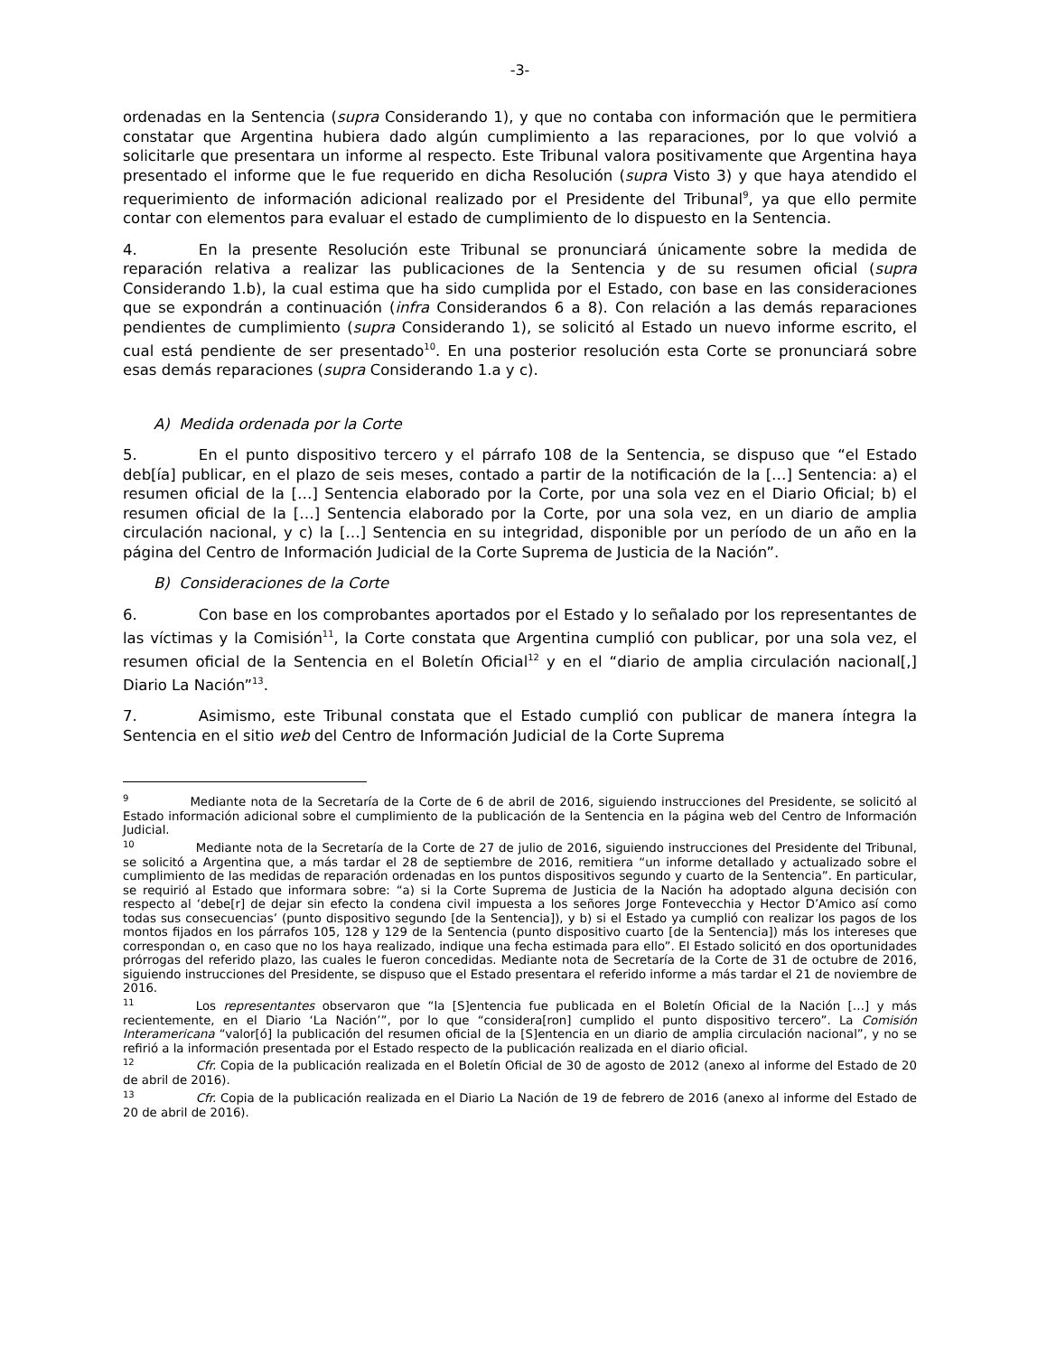-3-
ordenadas en la Sentencia (supra Considerando 1), y que no contaba con información que le permitiera constatar que Argentina hubiera dado algún cumplimiento a las reparaciones, por lo que volvió a solicitarle que presentara un informe al respecto. Este Tribunal valora positivamente que Argentina haya presentado el informe que le fue requerido en dicha Resolución (supra Visto 3) y que haya atendido el requerimiento de información adicional realizado por el Presidente del Tribunal<sup>9</sup>, ya que ello permite contar con elementos para evaluar el estado de cumplimiento de lo dispuesto en la Sentencia.
4. En la presente Resolución este Tribunal se pronunciará únicamente sobre la medida de reparación relativa a realizar las publicaciones de la Sentencia y de su resumen oficial (supra Considerando 1.b), la cual estima que ha sido cumplida por el Estado, con base en las consideraciones que se expondrán a continuación (infra Considerandos 6 a 8). Con relación a las demás reparaciones pendientes de cumplimiento (supra Considerando 1), se solicitó al Estado un nuevo informe escrito, el cual está pendiente de ser presentado<sup>10</sup>. En una posterior resolución esta Corte se pronunciará sobre esas demás reparaciones (supra Considerando 1.a y c).
A) Medida ordenada por la Corte
5. En el punto dispositivo tercero y el párrafo 108 de la Sentencia, se dispuso que “el Estado deb[ía] publicar, en el plazo de seis meses, contado a partir de la notificación de la […] Sentencia: a) el resumen oficial de la […] Sentencia elaborado por la Corte, por una sola vez en el Diario Oficial; b) el resumen oficial de la […] Sentencia elaborado por la Corte, por una sola vez, en un diario de amplia circulación nacional, y c) la […] Sentencia en su integridad, disponible por un período de un año en la página del Centro de Información Judicial de la Corte Suprema de Justicia de la Nación”.
B) Consideraciones de la Corte
6. Con base en los comprobantes aportados por el Estado y lo señalado por los representantes de las víctimas y la Comisión<sup>11</sup>, la Corte constata que Argentina cumplió con publicar, por una sola vez, el resumen oficial de la Sentencia en el Boletín Oficial<sup>12</sup> y en el “diario de amplia circulación nacional[,] Diario La Nación”<sup>13</sup>.
7. Asimismo, este Tribunal constata que el Estado cumplió con publicar de manera íntegra la Sentencia en el sitio web del Centro de Información Judicial de la Corte Suprema
<sup>9</sup> Mediante nota de la Secretaría de la Corte de 6 de abril de 2016, siguiendo instrucciones del Presidente, se solicitó al Estado información adicional sobre el cumplimiento de la publicación de la Sentencia en la página web del Centro de Información Judicial.
<sup>10</sup> Mediante nota de la Secretaría de la Corte de 27 de julio de 2016, siguiendo instrucciones del Presidente del Tribunal, se solicitó a Argentina que, a más tardar el 28 de septiembre de 2016, remitiera “un informe detallado y actualizado sobre el cumplimiento de las medidas de reparación ordenadas en los puntos dispositivos segundo y cuarto de la Sentencia”. En particular, se requirió al Estado que informara sobre: “a) si la Corte Suprema de Justicia de la Nación ha adoptado alguna decisión con respecto al ‘debe[r] de dejar sin efecto la condena civil impuesta a los señores Jorge Fontevecchia y Hector D’Amico así como todas sus consecuencias’ (punto dispositivo segundo [de la Sentencia]), y b) si el Estado ya cumplió con realizar los pagos de los montos fijados en los párrafos 105, 128 y 129 de la Sentencia (punto dispositivo cuarto [de la Sentencia]) más los intereses que correspondan o, en caso que no los haya realizado, indique una fecha estimada para ello”. El Estado solicitó en dos oportunidades prórrogas del referido plazo, las cuales le fueron concedidas. Mediante nota de Secretaría de la Corte de 31 de octubre de 2016, siguiendo instrucciones del Presidente, se dispuso que el Estado presentara el referido informe a más tardar el 21 de noviembre de 2016.
<sup>11</sup> Los representantes observaron que “la [S]entencia fue publicada en el Boletín Oficial de la Nación […] y más recientemente, en el Diario ‘La Nación’”, por lo que “considera[ron] cumplido el punto dispositivo tercero”. La Comisión Interamericana “valor[ó] la publicación del resumen oficial de la [S]entencia en un diario de amplia circulación nacional”, y no se refirió a la información presentada por el Estado respecto de la publicación realizada en el diario oficial.
<sup>12</sup> Cfr. Copia de la publicación realizada en el Boletín Oficial de 30 de agosto de 2012 (anexo al informe del Estado de 20 de abril de 2016).
<sup>13</sup> Cfr. Copia de la publicación realizada en el Diario La Nación de 19 de febrero de 2016 (anexo al informe del Estado de 20 de abril de 2016).